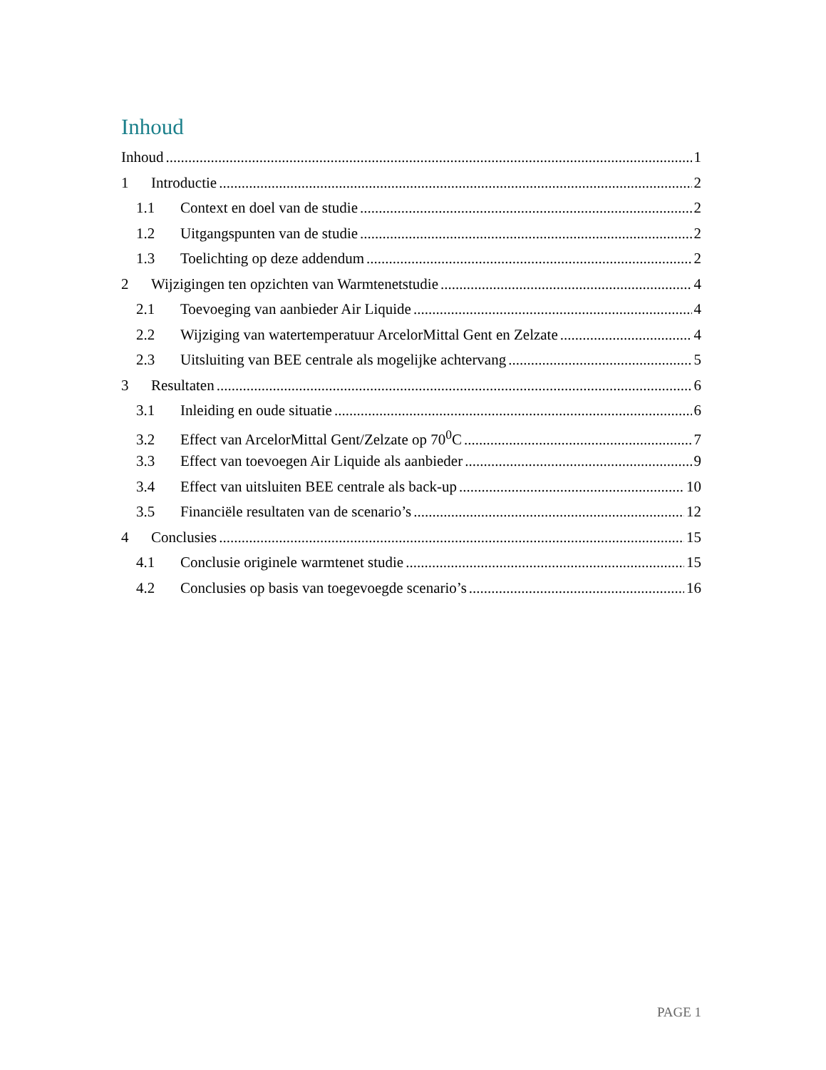Inhoud
Inhoud 1
1 Introductie 2
1.1 Context en doel van de studie 2
1.2 Uitgangspunten van de studie 2
1.3 Toelichting op deze addendum 2
2 Wijzigingen ten opzichten van Warmtenetstudie 4
2.1 Toevoeging van aanbieder Air Liquide 4
2.2 Wijziging van watertemperatuur ArcelorMittal Gent en Zelzate 4
2.3 Uitsluiting van BEE centrale als mogelijke achtervang 5
3 Resultaten 6
3.1 Inleiding en oude situatie 6
3.2 Effect van ArcelorMittal Gent/Zelzate op 70<sup>0</sup>C 7
3.3 Effect van toevoegen Air Liquide als aanbieder 9
3.4 Effect van uitsluiten BEE centrale als back-up 10
3.5 Financiële resultaten van de scenario’s 12
4 Conclusies 15
4.1 Conclusie originele warmtenet studie 15
4.2 Conclusies op basis van toegevoegde scenario’s 16
PAGE 1